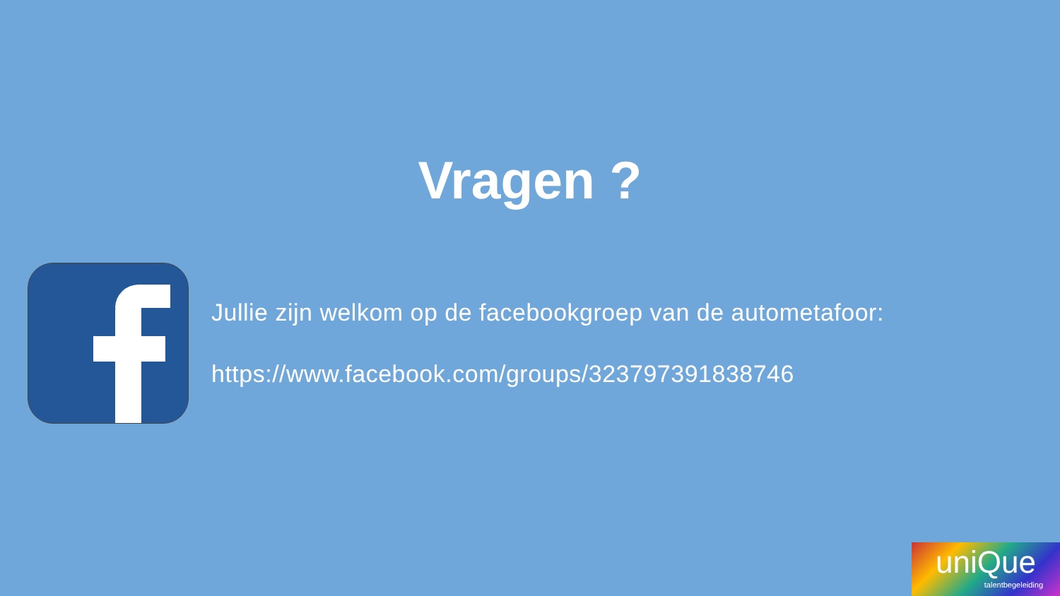Vragen ?
Jullie zijn welkom op de facebookgroep van de autometafoor:
https://www.facebook.com/groups/323797391838746
uniQue
talentbegeleiding